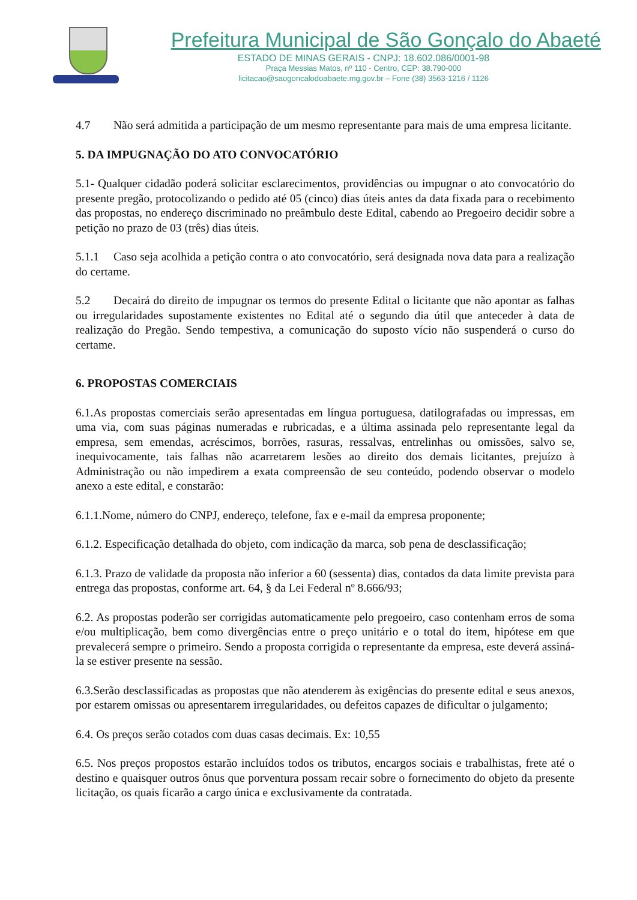Prefeitura Municipal de São Gonçalo do Abaeté
ESTADO DE MINAS GERAIS - CNPJ: 18.602.086/0001-98
Praça Messias Matos, nº 110 - Centro, CEP: 38.790-000
licitacao@saogoncalodoabaete.mg.gov.br – Fone (38) 3563-1216 / 1126
4.7 Não será admitida a participação de um mesmo representante para mais de uma empresa licitante.
5. DA IMPUGNAÇÃO DO ATO CONVOCATÓRIO
5.1- Qualquer cidadão poderá solicitar esclarecimentos, providências ou impugnar o ato convocatório do presente pregão, protocolizando o pedido até 05 (cinco) dias úteis antes da data fixada para o recebimento das propostas, no endereço discriminado no preâmbulo deste Edital, cabendo ao Pregoeiro decidir sobre a petição no prazo de 03 (três) dias úteis.
5.1.1 Caso seja acolhida a petição contra o ato convocatório, será designada nova data para a realização do certame.
5.2 Decairá do direito de impugnar os termos do presente Edital o licitante que não apontar as falhas ou irregularidades supostamente existentes no Edital até o segundo dia útil que anteceder à data de realização do Pregão. Sendo tempestiva, a comunicação do suposto vício não suspenderá o curso do certame.
6. PROPOSTAS COMERCIAIS
6.1.As propostas comerciais serão apresentadas em língua portuguesa, datilografadas ou impressas, em uma via, com suas páginas numeradas e rubricadas, e a última assinada pelo representante legal da empresa, sem emendas, acréscimos, borrões, rasuras, ressalvas, entrelinhas ou omissões, salvo se, inequivocamente, tais falhas não acarretarem lesões ao direito dos demais licitantes, prejuízo à Administração ou não impedirem a exata compreensão de seu conteúdo, podendo observar o modelo anexo a este edital, e constarão:
6.1.1.Nome, número do CNPJ, endereço, telefone, fax e e-mail da empresa proponente;
6.1.2. Especificação detalhada do objeto, com indicação da marca, sob pena de desclassificação;
6.1.3. Prazo de validade da proposta não inferior a 60 (sessenta) dias, contados da data limite prevista para entrega das propostas, conforme art. 64, § da Lei Federal nº 8.666/93;
6.2. As propostas poderão ser corrigidas automaticamente pelo pregoeiro, caso contenham erros de soma e/ou multiplicação, bem como divergências entre o preço unitário e o total do item, hipótese em que prevalecerá sempre o primeiro. Sendo a proposta corrigida o representante da empresa, este deverá assiná-la se estiver presente na sessão.
6.3.Serão desclassificadas as propostas que não atenderem às exigências do presente edital e seus anexos, por estarem omissas ou apresentarem irregularidades, ou defeitos capazes de dificultar o julgamento;
6.4. Os preços serão cotados com duas casas decimais. Ex: 10,55
6.5. Nos preços propostos estarão incluídos todos os tributos, encargos sociais e trabalhistas, frete até o destino e quaisquer outros ônus que porventura possam recair sobre o fornecimento do objeto da presente licitação, os quais ficarão a cargo única e exclusivamente da contratada.